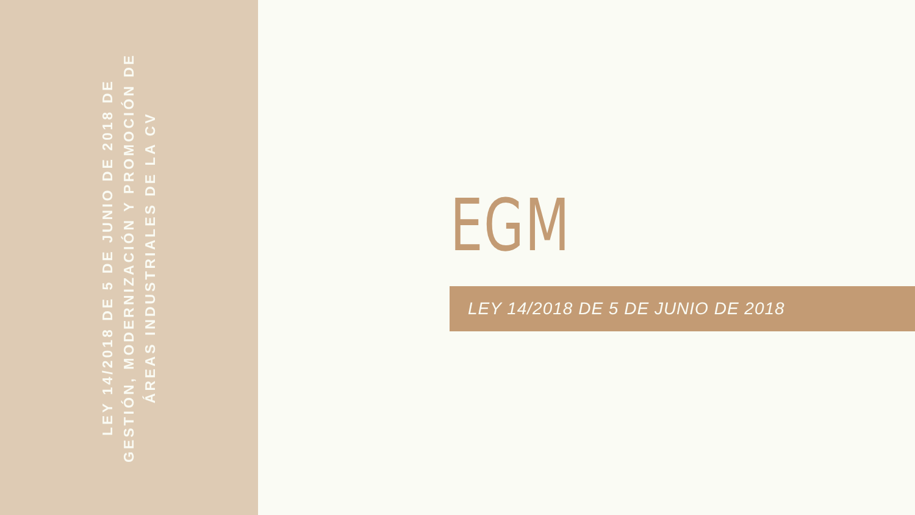LEY 14/2018 DE 5 DE JUNIO DE 2018 DE GESTIÓN, MODERNIZACIÓN Y PROMOCIÓN DE ÁREAS INDUSTRIALES DE LA CV
EGM
LEY 14/2018 DE 5 DE JUNIO DE 2018